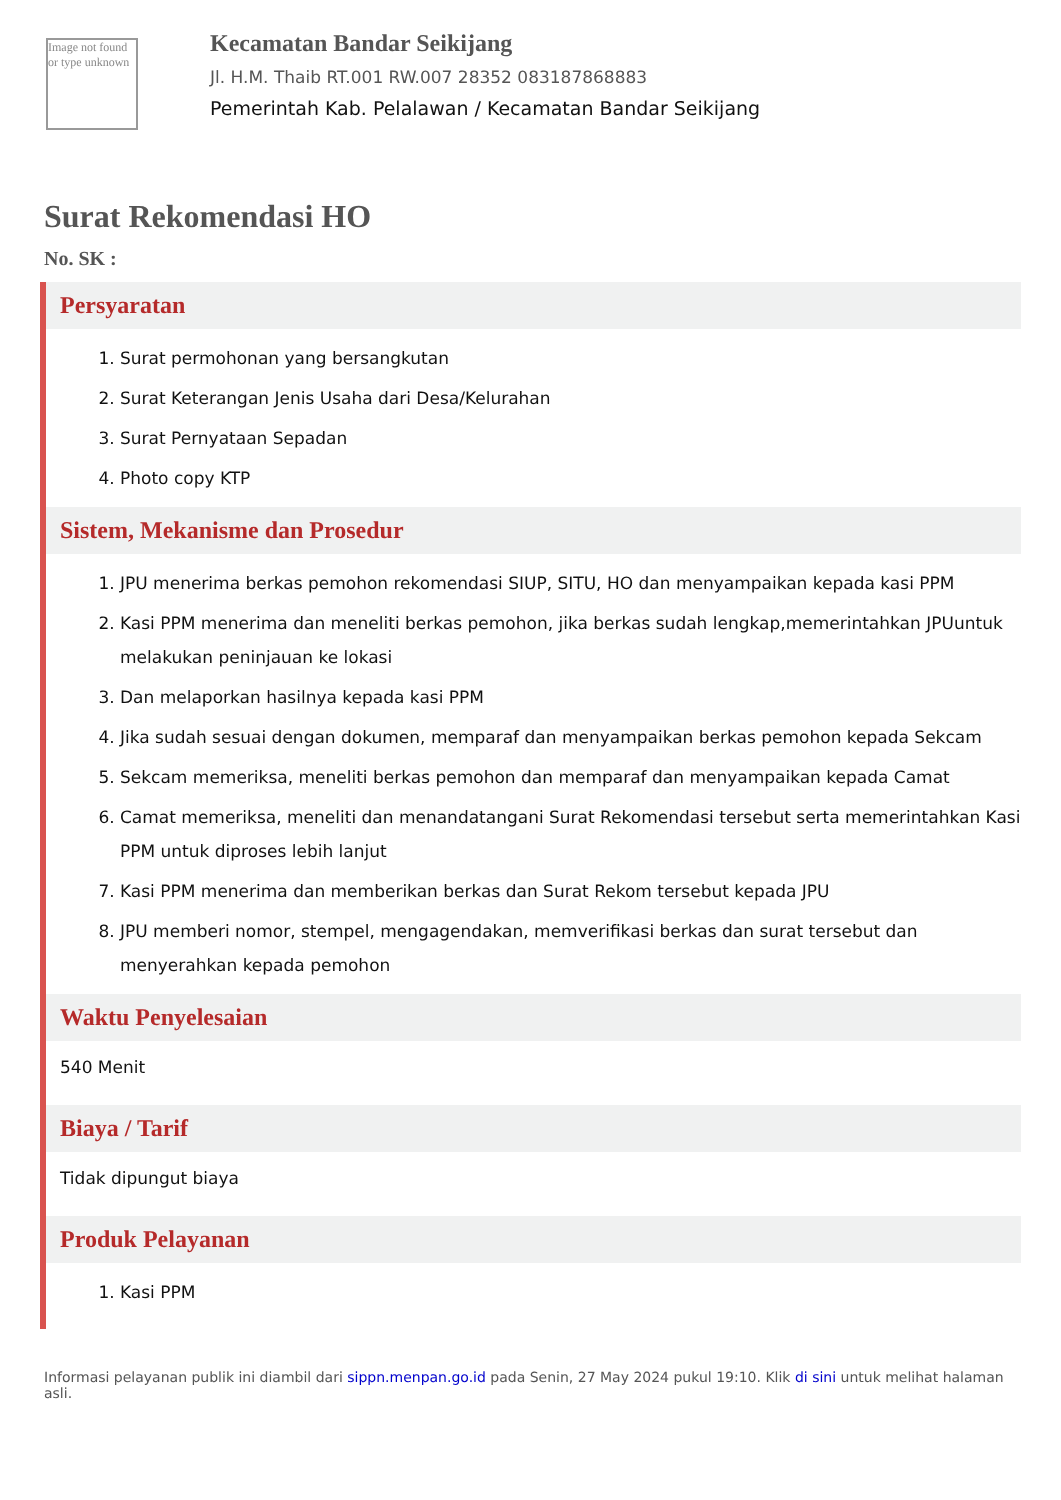Image not found or type unknown
Kecamatan Bandar Seikijang
Jl. H.M. Thaib RT.001 RW.007 28352 083187868883
Pemerintah Kab. Pelalawan / Kecamatan Bandar Seikijang
Surat Rekomendasi HO
No. SK :
Persyaratan
1. Surat permohonan yang bersangkutan
2. Surat Keterangan Jenis Usaha dari Desa/Kelurahan
3. Surat Pernyataan Sepadan
4. Photo copy KTP
Sistem, Mekanisme dan Prosedur
1. JPU menerima berkas pemohon rekomendasi SIUP, SITU, HO dan menyampaikan kepada kasi PPM
2. Kasi PPM menerima dan meneliti berkas pemohon, jika berkas sudah lengkap,memerintahkan JPUuntuk melakukan peninjauan ke lokasi
3. Dan melaporkan hasilnya kepada kasi PPM
4. Jika sudah sesuai dengan dokumen, memparaf dan menyampaikan berkas pemohon kepada Sekcam
5. Sekcam memeriksa, meneliti berkas pemohon dan memparaf dan menyampaikan kepada Camat
6. Camat memeriksa, meneliti dan menandatangani Surat Rekomendasi tersebut serta memerintahkan Kasi PPM untuk diproses lebih lanjut
7. Kasi PPM menerima dan memberikan berkas dan Surat Rekom tersebut kepada JPU
8. JPU memberi nomor, stempel, mengagendakan, memverifikasi berkas dan surat tersebut dan menyerahkan kepada pemohon
Waktu Penyelesaian
540 Menit
Biaya / Tarif
Tidak dipungut biaya
Produk Pelayanan
1. Kasi PPM
Informasi pelayanan publik ini diambil dari sippn.menpan.go.id pada Senin, 27 May 2024 pukul 19:10. Klik di sini untuk melihat halaman asli.